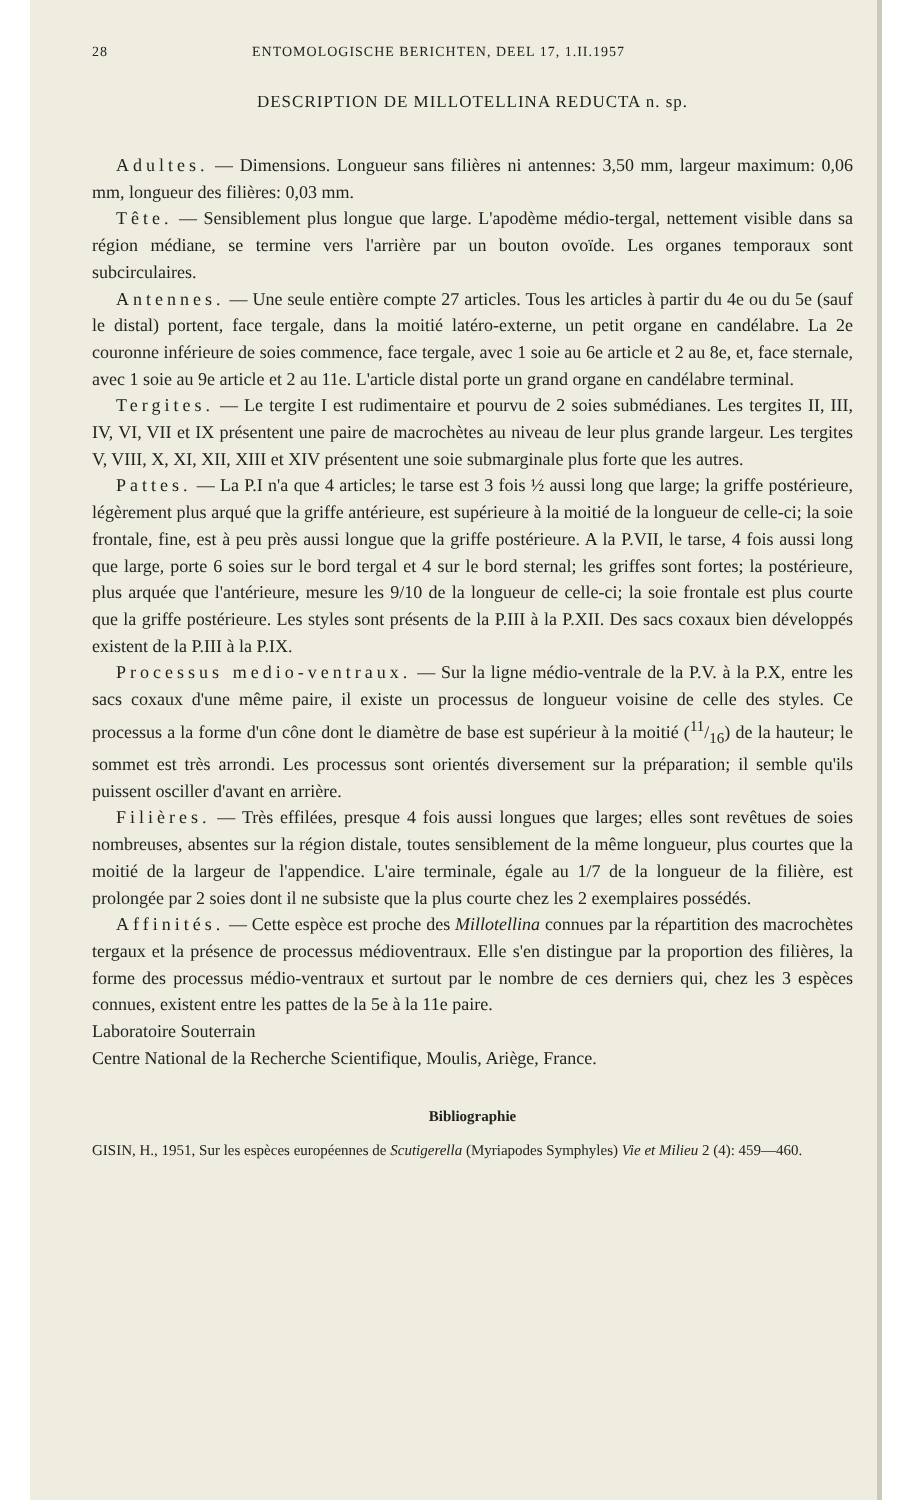28 ENTOMOLOGISCHE BERICHTEN, DEEL 17, 1.II.1957
DESCRIPTION DE MILLOTELLINA REDUCTA n. sp.
Adultes. — Dimensions. Longueur sans filières ni antennes: 3,50 mm, largeur maximum: 0,06 mm, longueur des filières: 0,03 mm.
Tête. — Sensiblement plus longue que large. L'apodème médio-tergal, nettement visible dans sa région médiane, se termine vers l'arrière par un bouton ovoïde. Les organes temporaux sont subcirculaires.
Antennes. — Une seule entière compte 27 articles. Tous les articles à partir du 4e ou du 5e (sauf le distal) portent, face tergale, dans la moitié latéro-externe, un petit organe en candélabre. La 2e couronne inférieure de soies commence, face tergale, avec 1 soie au 6e article et 2 au 8e, et, face sternale, avec 1 soie au 9e article et 2 au 11e. L'article distal porte un grand organe en candélabre terminal.
Tergites. — Le tergite I est rudimentaire et pourvu de 2 soies submédianes. Les tergites II, III, IV, VI, VII et IX présentent une paire de macrochètes au niveau de leur plus grande largeur. Les tergites V, VIII, X, XI, XII, XIII et XIV présentent une soie submarginale plus forte que les autres.
Pattes. — La P.I n'a que 4 articles; le tarse est 3 fois ½ aussi long que large; la griffe postérieure, légèrement plus arqué que la griffe antérieure, est supérieure à la moitié de la longueur de celle-ci; la soie frontale, fine, est à peu près aussi longue que la griffe postérieure. A la P.VII, le tarse, 4 fois aussi long que large, porte 6 soies sur le bord tergal et 4 sur le bord sternal; les griffes sont fortes; la postérieure, plus arquée que l'antérieure, mesure les 9/10 de la longueur de celle-ci; la soie frontale est plus courte que la griffe postérieure. Les styles sont présents de la P.III à la P.XII. Des sacs coxaux bien développés existent de la P.III à la P.IX.
Processus medio-ventraux. — Sur la ligne médio-ventrale de la P.V. à la P.X, entre les sacs coxaux d'une même paire, il existe un processus de longueur voisine de celle des styles. Ce processus a la forme d'un cône dont le diamètre de base est supérieur à la moitié (11/16) de la hauteur; le sommet est très arrondi. Les processus sont orientés diversement sur la préparation; il semble qu'ils puissent osciller d'avant en arrière.
Filières. — Très effilées, presque 4 fois aussi longues que larges; elles sont revêtues de soies nombreuses, absentes sur la région distale, toutes sensiblement de la même longueur, plus courtes que la moitié de la largeur de l'appendice. L'aire terminale, égale au 1/7 de la longueur de la filière, est prolongée par 2 soies dont il ne subsiste que la plus courte chez les 2 exemplaires possédés.
Affinités. — Cette espèce est proche des Millotellina connues par la répartition des macrochètes tergaux et la présence de processus médioventraux. Elle s'en distingue par la proportion des filières, la forme des processus médio-ventraux et surtout par le nombre de ces derniers qui, chez les 3 espèces connues, existent entre les pattes de la 5e à la 11e paire.
Laboratoire Souterrain
Centre National de la Recherche Scientifique, Moulis, Ariège, France.
Bibliographie
GISIN, H., 1951, Sur les espèces européennes de Scutigerella (Myriapodes Symphyles) Vie et Milieu 2 (4): 459—460.